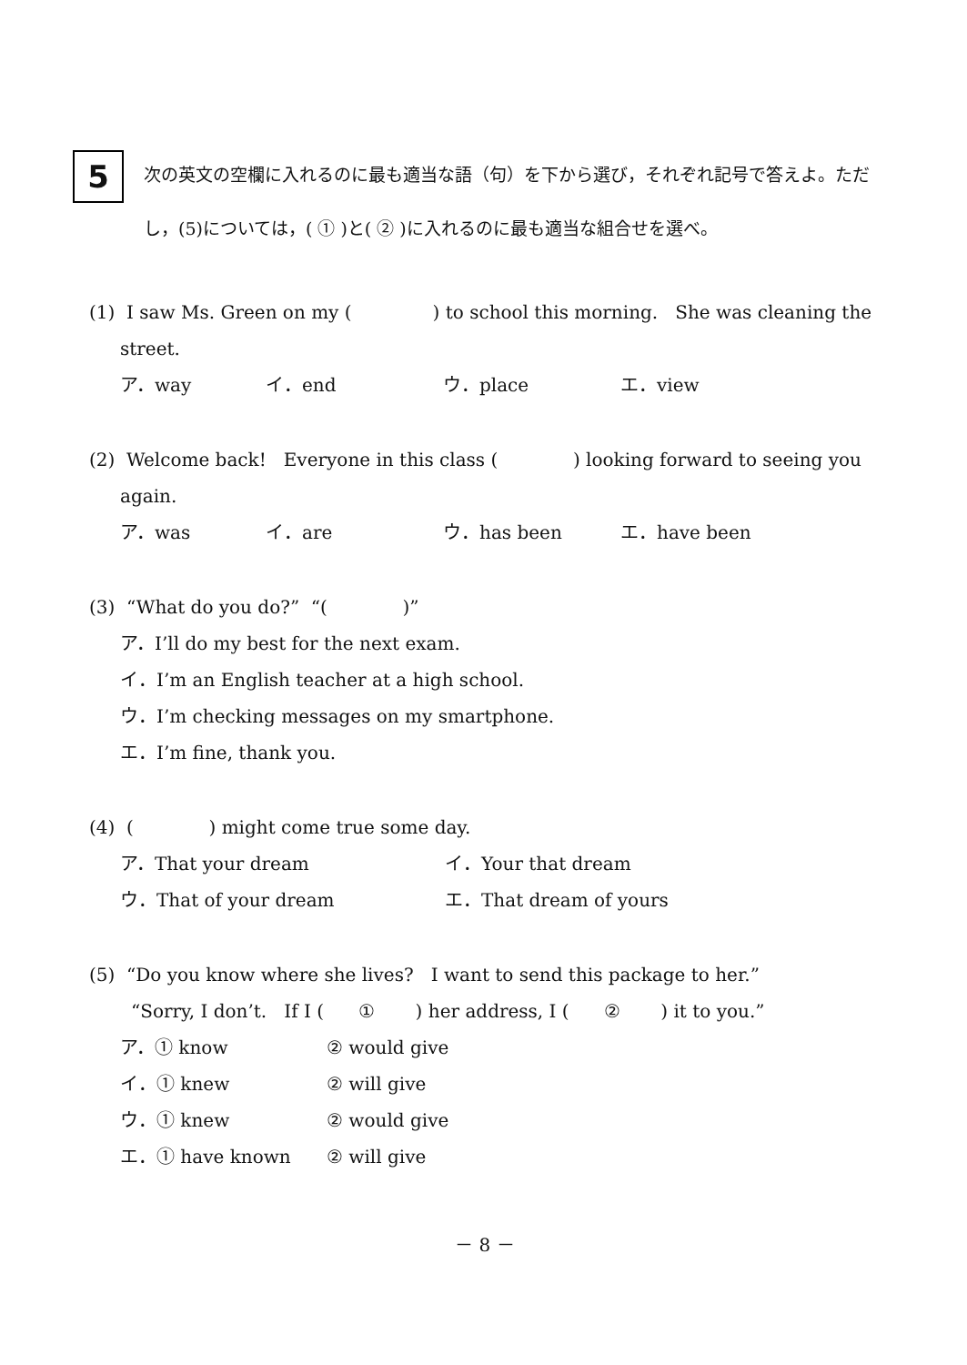5
次の英文の空欄に入れるのに最も適当な語（句）を下から選び，それぞれ記号で答えよ。ただし，(5)については，( ① )と( ② )に入れるのに最も適当な組合せを選べ。
(1) I saw Ms. Green on my ( ) to school this morning. She was cleaning the
street.
ア．way イ．end ウ．place エ．view
(2) Welcome back! Everyone in this class ( ) looking forward to seeing you
again.
ア．was イ．are ウ．has been エ．have been
(3) “What do you do?” “( )”
ア．I’ll do my best for the next exam.
イ．I’m an English teacher at a high school.
ウ．I’m checking messages on my smartphone.
エ．I’m fine, thank you.
(4) ( ) might come true some day.
ア．That your dream イ．Your that dream
ウ．That of your dream エ．That dream of yours
(5) “Do you know where she lives? I want to send this package to her.”
“Sorry, I don’t. If I ( ① ) her address, I ( ② ) it to you.”
ア．① know ② would give
イ．① knew ② will give
ウ．① knew ② would give
エ．① have known ② will give
－ 8 －